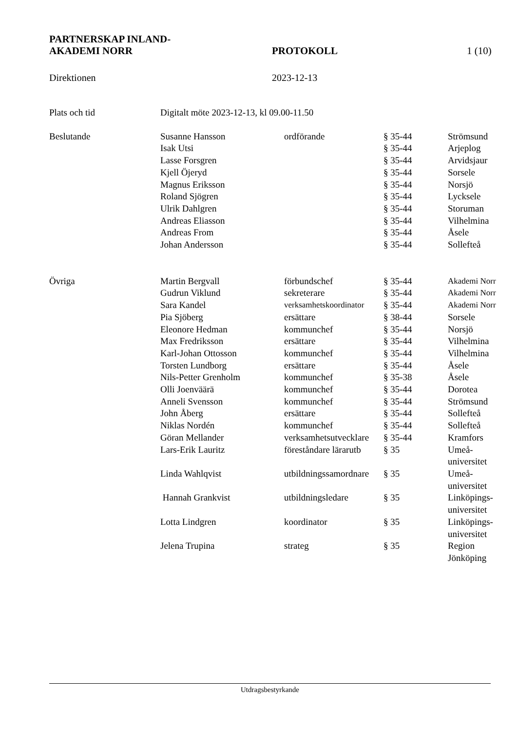PARTNERSKAP INLAND-
AKADEMI NORR PROTOKOLL 1 (10)
Direktionen 2023-12-13
| Plats och tid | Digitalt möte 2023-12-13, kl 09.00-11.50 | | | |
| Beslutande | Susanne Hansson | ordförande | § 35-44 | Strömsund |
| | Isak Utsi | | § 35-44 | Arjeplog |
| | Lasse Forsgren | | § 35-44 | Arvidsjaur |
| | Kjell Öjeryd | | § 35-44 | Sorsele |
| | Magnus Eriksson | | § 35-44 | Norsjö |
| | Roland Sjögren | | § 35-44 | Lycksele |
| | Ulrik Dahlgren | | § 35-44 | Storuman |
| | Andreas Eliasson | | § 35-44 | Vilhelmina |
| | Andreas From | | § 35-44 | Åsele |
| | Johan Andersson | | § 35-44 | Sollefteå |
| Övriga | Martin Bergvall | förbundschef | § 35-44 | Akademi Norr |
| | Gudrun Viklund | sekreterare | § 35-44 | Akademi Norr |
| | Sara Kandel | verksamhetskoordinator | § 35-44 | Akademi Norr |
| | Pia Sjöberg | ersättare | § 38-44 | Sorsele |
| | Eleonore Hedman | kommunchef | § 35-44 | Norsjö |
| | Max Fredriksson | ersättare | § 35-44 | Vilhelmina |
| | Karl-Johan Ottosson | kommunchef | § 35-44 | Vilhelmina |
| | Torsten Lundborg | ersättare | § 35-44 | Åsele |
| | Nils-Petter Grenholm | kommunchef | § 35-38 | Åsele |
| | Olli Joenväärä | kommunchef | § 35-44 | Dorotea |
| | Anneli Svensson | kommunchef | § 35-44 | Strömsund |
| | John Åberg | ersättare | § 35-44 | Sollefteå |
| | Niklas Nordén | kommunchef | § 35-44 | Sollefteå |
| | Göran Mellander | verksamhetsutvecklare | § 35-44 | Kramfors |
| | Lars-Erik Lauritz | föreståndare lärarutb | § 35 | Umeå- universitet |
| | Linda Wahlqvist | utbildningssamordnare | § 35 | Umeå- universitet |
| | Hannah Grankvist | utbildningsledare | § 35 | Linköpings- universitet |
| | Lotta Lindgren | koordinator | § 35 | Linköpings- universitet |
| | Jelena Trupina | strateg | § 35 | Region Jönköping |
Utdragsbestyrkande